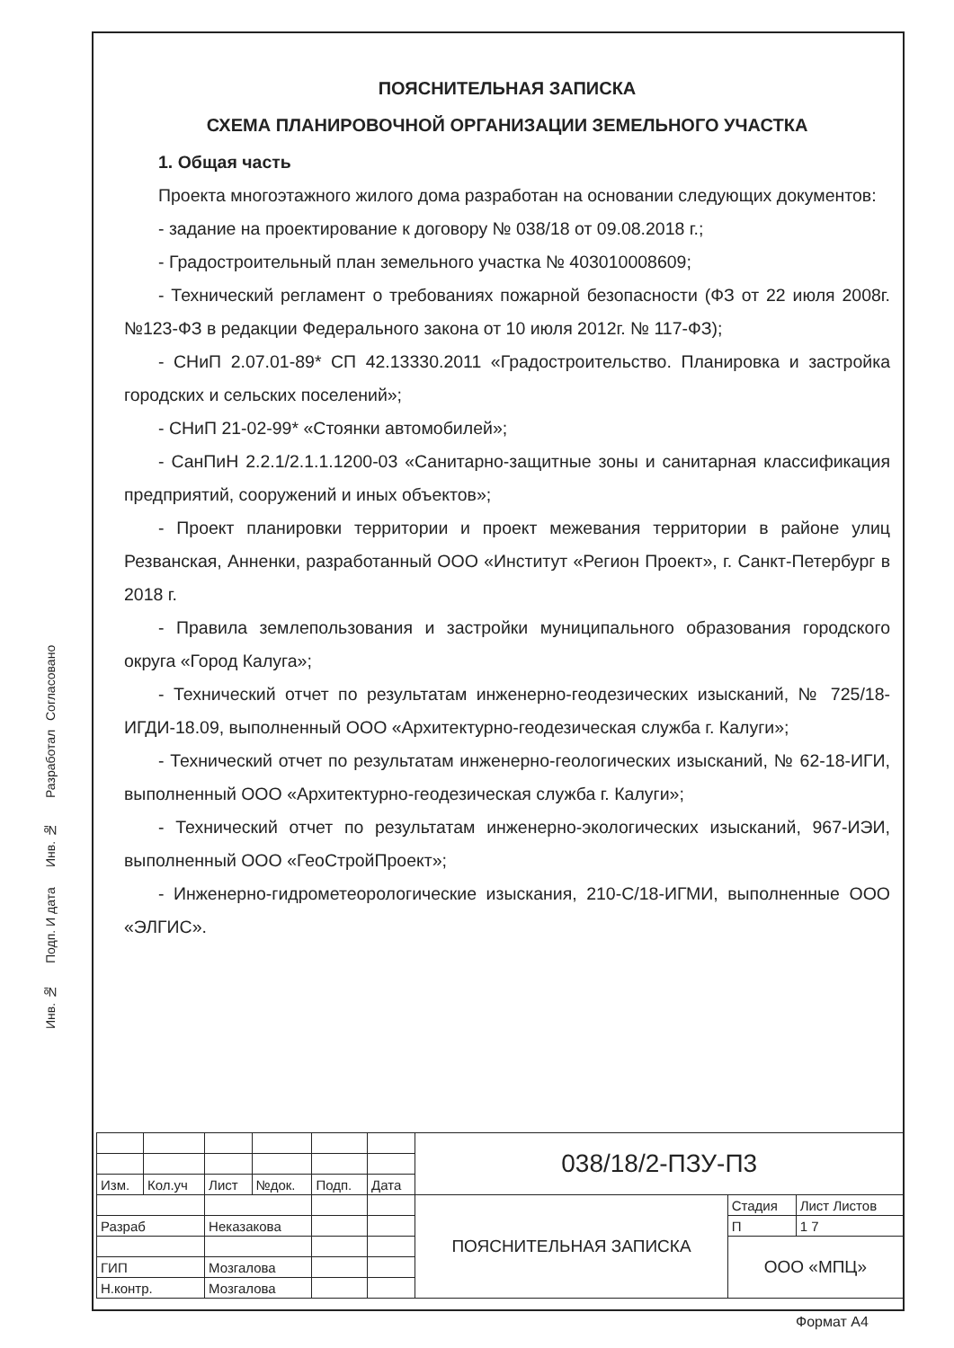ПОЯСНИТЕЛЬНАЯ ЗАПИСКА
СХЕМА ПЛАНИРОВОЧНОЙ ОРГАНИЗАЦИИ ЗЕМЕЛЬНОГО УЧАСТКА
1. Общая часть
Проекта многоэтажного жилого дома разработан на основании следующих документов:
- задание на проектирование к договору № 038/18 от 09.08.2018 г.;
- Градостроительный план земельного участка № 403010008609;
- Технический регламент о требованиях пожарной безопасности (ФЗ от 22 июля 2008г. №123-ФЗ в редакции Федерального закона от 10 июля 2012г. № 117-ФЗ);
- СНиП 2.07.01-89* СП 42.13330.2011 «Градостроительство. Планировка и застройка городских и сельских поселений»;
- СНиП 21-02-99* «Стоянки автомобилей»;
- СанПиН 2.2.1/2.1.1.1200-03 «Санитарно-защитные зоны и санитарная классификация предприятий, сооружений и иных объектов»;
- Проект планировки территории и проект межевания территории в районе улиц Резванская, Анненки, разработанный ООО «Институт «Регион Проект», г. Санкт-Петербург в 2018 г.
- Правила землепользования и застройки муниципального образования городского округа «Город Калуга»;
- Технический отчет по результатам инженерно-геодезических изысканий, № 725/18-ИГДИ-18.09, выполненный ООО «Архитектурно-геодезическая служба г. Калуги»;
- Технический отчет по результатам инженерно-геологических изысканий, № 62-18-ИГИ, выполненный ООО «Архитектурно-геодезическая служба г. Калуги»;
- Технический отчет по результатам инженерно-экологических изысканий, 967-ИЭИ, выполненный ООО «ГеоСтройПроект»;
- Инженерно-гидрометеорологические изыскания, 210-С/18-ИГМИ, выполненные ООО «ЭЛГИС».
Согласовано
Разработал
Инв. №
Подп. И дата
Инв. №
| | | | | | | 038/18/2-ПЗУ-П3 | | |
| Изм. | Кол.уч | Лист | №док. | Подп. | Дата | | | |
| | | | | | | ПОЯСНИТЕЛЬНАЯ ЗАПИСКА | Стадия | Лист Листов |
| Разраб | | Неказакова | | | | | П | 1 7 |
| | | | | | | | ООО «МПЦ» | |
| ГИП | | Мозгалова | | | | | | |
| Н.контр. | | Мозгалова | | | | | | |
Формат А4